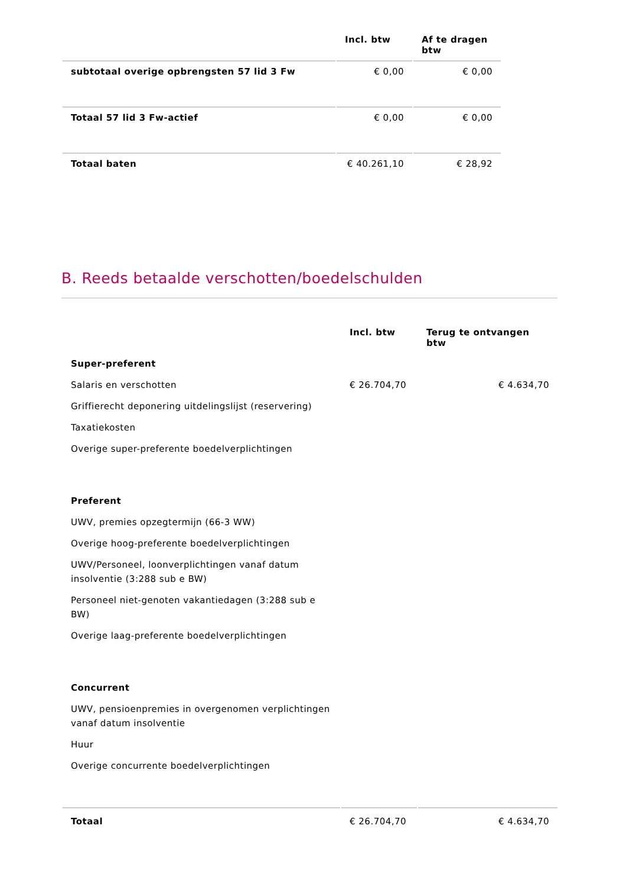| | Incl. btw | Af te dragen btw |
| --- | --- | --- |
| subtotaal overige opbrengsten 57 lid 3 Fw | € 0,00 | € 0,00 |
| Totaal 57 lid 3 Fw-actief | € 0,00 | € 0,00 |
| Totaal baten | € 40.261,10 | € 28,92 |
B. Reeds betaalde verschotten/boedelschulden
| | Incl. btw | Terug te ontvangen btw |
| --- | --- | --- |
| Super-preferent | | |
| Salaris en verschotten | € 26.704,70 | € 4.634,70 |
| Griffierecht deponering uitdelingslijst (reservering) | | |
| Taxatiekosten | | |
| Overige super-preferente boedelverplichtingen | | |
| Preferent | | |
| UWV, premies opzegtermijn (66-3 WW) | | |
| Overige hoog-preferente boedelverplichtingen | | |
| UWV/Personeel, loonverplichtingen vanaf datum insolventie (3:288 sub e BW) | | |
| Personeel niet-genoten vakantiedagen (3:288 sub e BW) | | |
| Overige laag-preferente boedelverplichtingen | | |
| Concurrent | | |
| UWV, pensioenpremies in overgenomen verplichtingen vanaf datum insolventie | | |
| Huur | | |
| Overige concurrente boedelverplichtingen | | |
| Totaal | € 26.704,70 | € 4.634,70 |